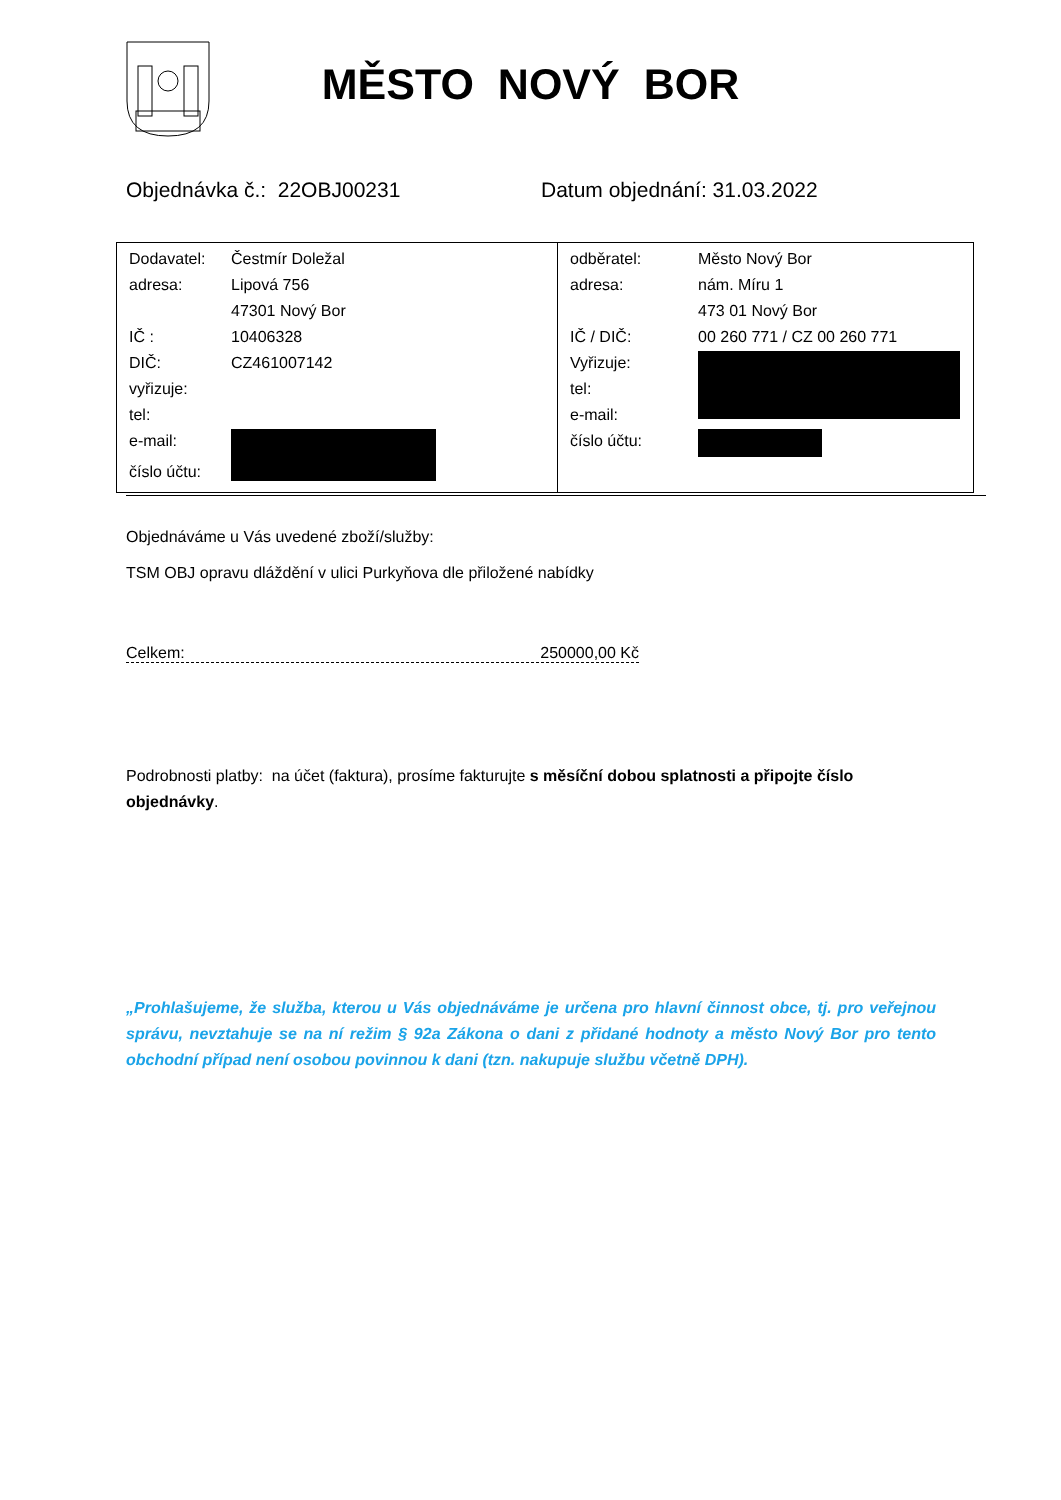MĚSTO NOVÝ BOR
Objednávka č.: 22OBJ00231 Datum objednání: 31.03.2022
| / Dodavatel: / Čestmír Doležal / / adresa: / Lipová 756 / / / 47301 Nový Bor / / IČ : / 10406328 / / DIČ: / CZ461007142 / / vyřizuje: / / / tel: / / / e-mail: / / / číslo účtu: / / | / odběratel: / Město Nový Bor / / adresa: / nám. Míru 1 / / / 473 01 Nový Bor / / IČ / DIČ: / 00 260 771 / CZ 00 260 771 / / Vyřizuje: / / / tel: / / / e-mail: / / / číslo účtu: / / |
Objednáváme u Vás uvedené zboží/služby:
TSM OBJ opravu dláždění v ulici Purkyňova dle přiložené nabídky
Celkem: 250000,00 Kč
Podrobnosti platby: na účet (faktura), prosíme fakturujte s měsíční dobou splatnosti a připojte číslo objednávky.
„Prohlašujeme, že služba, kterou u Vás objednáváme je určena pro hlavní činnost obce, tj. pro veřejnou správu, nevztahuje se na ní režim § 92a Zákona o dani z přidané hodnoty a město Nový Bor pro tento obchodní případ není osobou povinnou k dani (tzn. nakupuje službu včetně DPH).